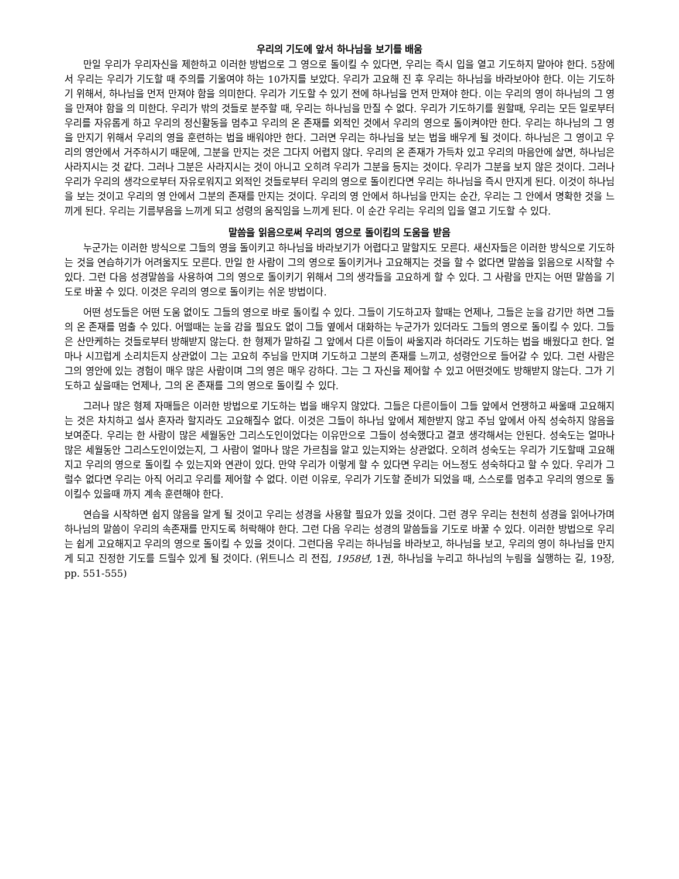우리의 기도에 앞서 하나님을 보기를 배움
만일 우리가 우리자신을 제한하고 이러한 방법으로 그 영으로 돌이킬 수 있다면, 우리는 즉시 입을 열고 기도하지 말아야 한다. 5장에서 우리는 우리가 기도할 때 주의를 기울여야 하는 10가지를 보았다. 우리가 고요해 진 후 우리는 하나님을 바라보아야 한다. 이는 기도하기 위해서, 하나님을 먼저 만져야 함을 의미한다. 우리가 기도할 수 있기 전에 하나님을 먼저 만져야 한다. 이는 우리의 영이 하나님의 그 영을 만져야 함을 의 미한다. 우리가 밖의 것들로 분주할 때, 우리는 하나님을 만질 수 없다. 우리가 기도하기를 원할때, 우리는 모든 일로부터 우리를 자유롭게 하고 우리의 정신활동을 멈추고 우리의 온 존재를 외적인 것에서 우리의 영으로 돌이켜야만 한다. 우리는 하나님의 그 영을 만지기 위해서 우리의 영을 훈련하는 법을 배워야만 한다. 그러면 우리는 하나님을 보는 법을 배우게 될 것이다. 하나님은 그 영이고 우리의 영안에서 거주하시기 때문에, 그분을 만지는 것은 그다지 어렵지 않다. 우리의 온 존재가 가득차 있고 우리의 마음안에 살면, 하나님은 사라지시는 것 같다. 그러나 그분은 사라지시는 것이 아니고 오히려 우리가 그분을 등지는 것이다. 우리가 그분을 보지 않은 것이다. 그러나 우리가 우리의 생각으로부터 자유로워지고 외적인 것들로부터 우리의 영으로 돌이킨다면 우리는 하나님을 즉시 만지게 된다. 이것이 하나님을 보는 것이고 우리의 영 안에서 그분의 존재를 만지는 것이다. 우리의 영 안에서 하나님을 만지는 순간, 우리는 그 안에서 명확한 것을 느끼게 된다. 우리는 기름부음을 느끼게 되고 성령의 움직임을 느끼게 된다. 이 순간 우리는 우리의 입을 열고 기도할 수 있다.
말씀을 읽음으로써 우리의 영으로 돌이킴의 도움을 받음
누군가는 이러한 방식으로 그들의 영을 돌이키고 하나님을 바라보기가 어렵다고 말할지도 모른다. 새신자들은 이러한 방식으로 기도하는 것을 연습하기가 어려울지도 모른다. 만일 한 사람이 그의 영으로 돌이키거나 고요해지는 것을 할 수 없다면 말씀을 읽음으로 시작할 수 있다. 그런 다음 성경말씀을 사용하여 그의 영으로 돌이키기 위해서 그의 생각들을 고요하게 할 수 있다. 그 사람을 만지는 어떤 말씀을 기도로 바꿀 수 있다. 이것은 우리의 영으로 돌이키는 쉬운 방법이다.
어떤 성도들은 어떤 도움 없이도 그들의 영으로 바로 돌이킬 수 있다. 그들이 기도하고자 할때는 언제나, 그들은 눈을 감기만 하면 그들의 온 존재를 멈출 수 있다. 어떨때는 눈을 감을 필요도 없이 그들 옆에서 대화하는 누군가가 있더라도 그들의 영으로 돌이킬 수 있다. 그들은 산만케하는 것들로부터 방해받지 않는다. 한 형제가 말하길 그 앞에서 다른 이들이 싸울지라 하더라도 기도하는 법을 배웠다고 한다. 얼마나 시끄럽게 소리치든지 상관없이 그는 고요히 주님을 만지며 기도하고 그분의 존재를 느끼고, 성령안으로 들어갈 수 있다. 그런 사람은 그의 영안에 있는 경험이 매우 많은 사람이며 그의 영은 매우 강하다. 그는 그 자신을 제어할 수 있고 어떤것에도 방해받지 않는다. 그가 기도하고 싶을때는 언제나, 그의 온 존재를 그의 영으로 돌이킬 수 있다.
그러나 많은 형제 자매들은 이러한 방법으로 기도하는 법을 배우지 않았다. 그들은 다른이들이 그들 앞에서 언쟁하고 싸울때 고요해지는 것은 차치하고 설사 혼자라 할지라도 고요해질수 없다. 이것은 그들이 하나님 앞에서 제한받지 않고 주님 앞에서 아직 성숙하지 않음을 보여준다. 우리는 한 사람이 많은 세월동안 그리스도인이었다는 이유만으로 그들이 성숙했다고 결코 생각해서는 안된다. 성숙도는 얼마나 많은 세월동안 그리스도인이었는지, 그 사람이 얼마나 많은 가르침을 알고 있는지와는 상관없다. 오히려 성숙도는 우리가 기도할때 고요해지고 우리의 영으로 돌이킬 수 있는지와 연관이 있다. 만약 우리가 이렇게 할 수 있다면 우리는 어느정도 성숙하다고 할 수 있다. 우리가 그럴수 없다면 우리는 아직 어리고 우리를 제어할 수 없다. 이런 이유로, 우리가 기도할 준비가 되었을 때, 스스로를 멈추고 우리의 영으로 돌이킬수 있을때 까지 계속 훈련해야 한다.
연습을 시작하면 쉽지 않음을 알게 될 것이고 우리는 성경을 사용할 필요가 있을 것이다. 그런 경우 우리는 천천히 성경을 읽어나가며 하나님의 말씀이 우리의 속존재를 만지도록 허락해야 한다. 그런 다음 우리는 성경의 말씀들을 기도로 바꿀 수 있다. 이러한 방법으로 우리는 쉽게 고요해지고 우리의 영으로 돌이킬 수 있을 것이다. 그런다음 우리는 하나님을 바라보고, 하나님을 보고, 우리의 영이 하나님을 만지게 되고 진정한 기도를 드릴수 있게 될 것이다. (위트니스 리 전집, 1958년, 1권, 하나님을 누리고 하나님의 누림을 실행하는 길, 19장, pp. 551-555)